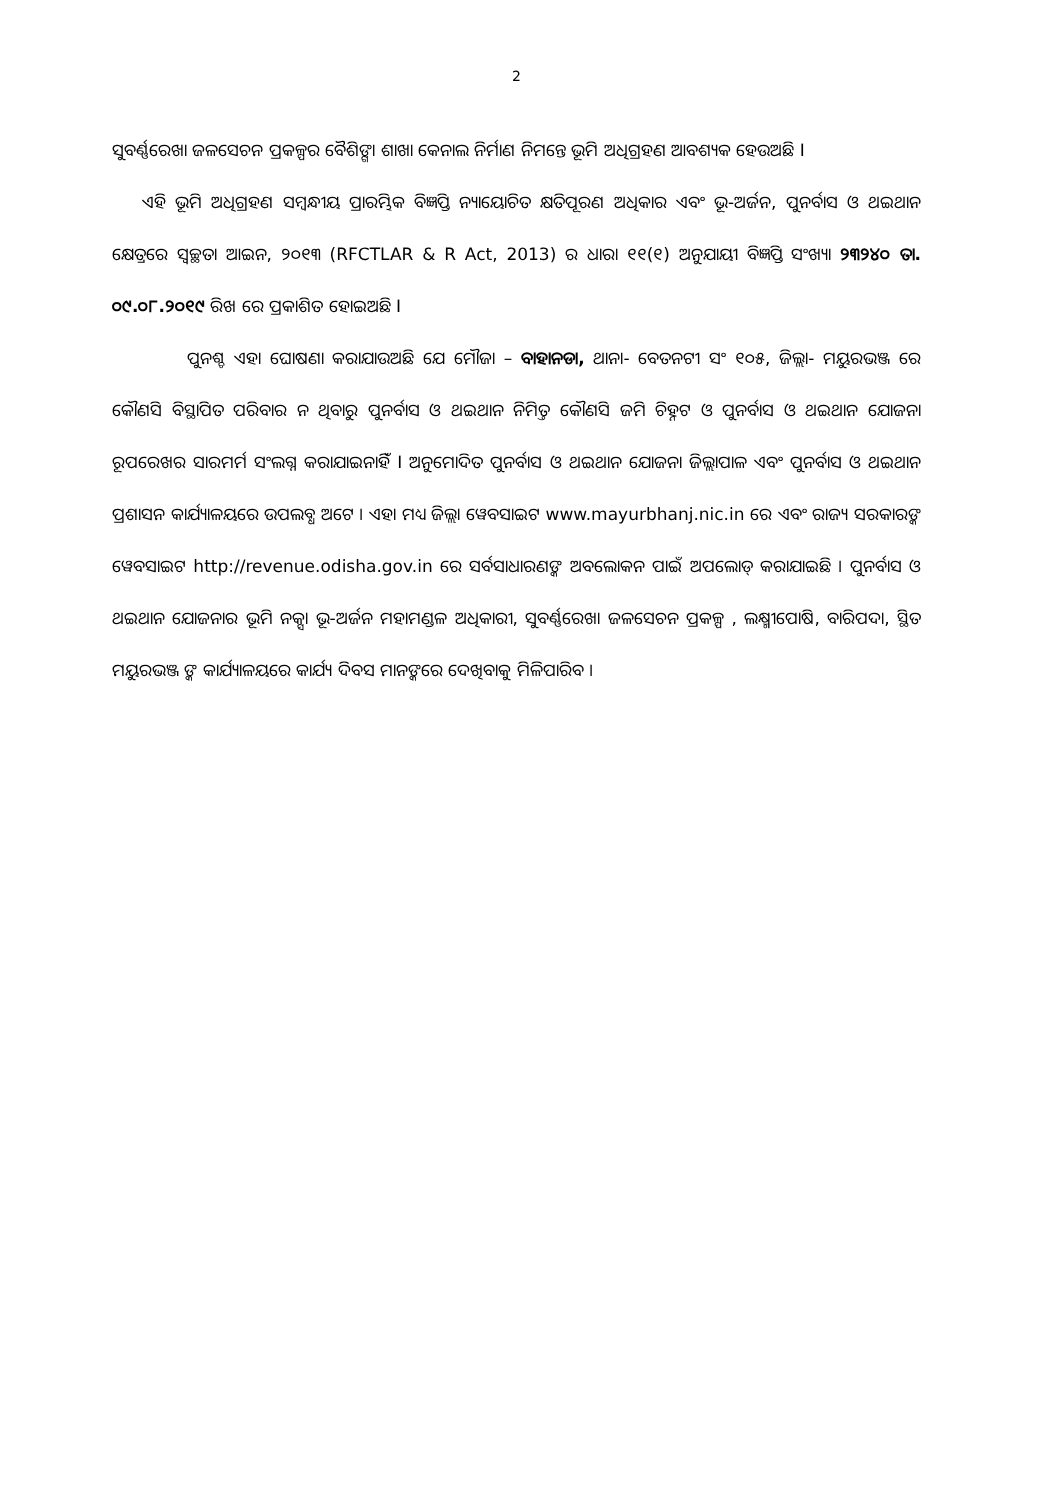2
ସୁବର୍ଣ୍ଣରେଖା ଜଳସେଚନ ପ୍ରକଳ୍ପର ବୈଶିଙ୍ଗା ଶାଖା କେନାଲ ନିର୍ମାଣ ନିମନ୍ତେ ଭୂମି ଅଧିଗ୍ରହଣ ଆବଶ୍ୟକ ହେଉଅଛି I
ଏହି ଭୂମି ଅଧିଗ୍ରହଣ ସମ୍ବନ୍ଧୀୟ ପ୍ରାରମ୍ଭିକ ବିଜ୍ଞପ୍ତି ନ୍ୟାୟୋଚିତ କ୍ଷତିପୂରଣ ଅଧିକାର ଏବଂ ଭୂ-ଅର୍ଜନ, ପୁନର୍ବାସ ଓ ଥଇଥାନ କ୍ଷେତ୍ରରେ ସ୍ୱଚ୍ଛତା ଆଇନ, ୨୦୧୩ (RFCTLAR & R Act, 2013) ର ଧାରା ୧୧(୧) ଅନୁଯାୟୀ ବିଜ୍ଞପ୍ତି ସଂଖ୍ୟା ୨୩୨୪୦ ତା. ୦୯.୦୮.୨୦୧୯ ରିଖ ରେ ପ୍ରକାଶିତ ହୋଇଅଛି I
ପୁନଶ୍ଚ ଏହା ଘୋଷଣା କରାଯାଉଅଛି ଯେ ମୌଜା – ବାହାନଡା, ଥାନା- ବେତନଟୀ ସଂ ୧୦୫, ଜିଲ୍ଲା- ମୟୁରଭଞ୍ଜ ରେ କୌଣସି ବିସ୍ଥାପିତ ପରିବାର ନ ଥିବାରୁ ପୁନର୍ବାସ ଓ ଥଇଥାନ ନିମିତ୍ତ କୌଣସି ଜମି ଚିହ୍ନଟ ଓ ପୁନର୍ବାସ ଓ ଥଇଥାନ ଯୋଜନା ରୂପରେଖର ସାରମର୍ମ ସଂଲଗ୍ନ କରାଯାଇନାହିଁ I ଅନୁମୋଦିତ ପୁନର୍ବାସ ଓ ଥଇଥାନ ଯୋଜନା ଜିଲ୍ଲାପାଳ ଏବଂ ପୁନର୍ବାସ ଓ ଥଇଥାନ ପ୍ରଶାସନ କାର୍ଯ୍ୟାଳୟରେ ଉପଲବ୍ଧ ଅଟେ । ଏହା ମଧ୍ୟ ଜିଲ୍ଲା ୱେବସାଇଟ www.mayurbhanj.nic.in ରେ ଏବଂ ରାଜ୍ୟ ସରକାରଙ୍କ ୱେବସାଇଟ http://revenue.odisha.gov.in ରେ ସର୍ବସାଧାରଣଙ୍କ ଅବଲୋକନ ପାଇଁ ଅପଲୋଡ୍ କରାଯାଇଛି । ପୁନର୍ବାସ ଓ ଥଇଥାନ ଯୋଜନାର ଭୂମି ନକ୍ସା ଭୂ-ଅର୍ଜନ ମହାମଣ୍ଡଳ ଅଧିକାରୀ, ସୁବର୍ଣ୍ଣରେଖା ଜଳସେଚନ ପ୍ରକଳ୍ପ , ଲକ୍ଷ୍ମୀପୋଷି, ବାରିପଦା, ସ୍ଥିତ ମୟୁରଭଞ୍ଜ ଙ୍କ କାର୍ଯ୍ୟାଳୟରେ କାର୍ଯ୍ୟ ଦିବସ ମାନଙ୍କରେ ଦେଖିବାକୁ ମିଳିପାରିବ ।